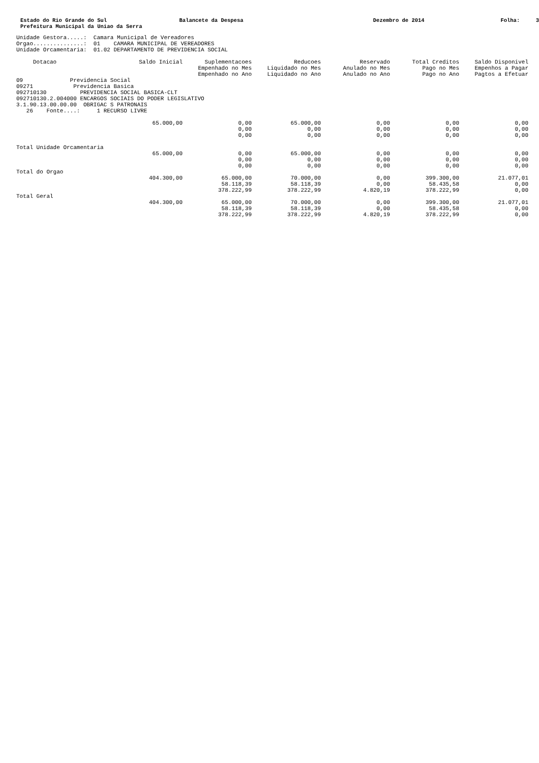Estado do Rio Grande do Sul Prefeitura Municipal da Uniao da Serra
Balancete da Despesa
Dezembro de 2014
Folha: 3
Unidade Gestora.....:  Camara Municipal de Vereadores
Orgao...............:  01    CAMARA MUNICIPAL DE VEREADORES
Unidade Orcamentaria:  01.02 DEPARTAMENTO DE PREVIDENCIA SOCIAL
| Dotacao | Saldo Inicial | Suplementacoes Empenhado no Mes Empenhado no Ano | Reducoes Liquidado no Mes Liquidado no Ano | Reservado Anulado no Mes Anulado no Ano | Total Creditos Pago no Mes Pago no Ano | Saldo Disponivel Empenhos a Pagar Pagtos a Efetuar |
| --- | --- | --- | --- | --- | --- | --- |
| 09 Previdencia Social 09271 Previdencia Basica 092710130 PREVIDENCIA SOCIAL BASICA-CLT 092710130.2.004000 ENCARGOS SOCIAIS DO PODER LEGISLATIVO 3.1.90.13.00.00.00 OBRIGAC S PATRONAIS 26 Fonte....: 1 RECURSO LIVRE | | | | | | |
| | 65.000,00 | 0,00 0,00 0,00 | 65.000,00 0,00 0,00 | 0,00 0,00 0,00 | 0,00 0,00 0,00 | 0,00 0,00 0,00 |
| Total Unidade Orcamentaria | | | | | | |
| | 65.000,00 | 0,00 0,00 0,00 | 65.000,00 0,00 0,00 | 0,00 0,00 0,00 | 0,00 0,00 0,00 | 0,00 0,00 0,00 |
| Total do Orgao | | | | | | |
| | 404.300,00 | 65.000,00 58.118,39 378.222,99 | 70.000,00 58.118,39 378.222,99 | 0,00 0,00 4.820,19 | 399.300,00 58.435,58 378.222,99 | 21.077,01 0,00 0,00 |
| Total Geral | | | | | | |
| | 404.300,00 | 65.000,00 58.118,39 378.222,99 | 70.000,00 58.118,39 378.222,99 | 0,00 0,00 4.820,19 | 399.300,00 58.435,58 378.222,99 | 21.077,01 0,00 0,00 |